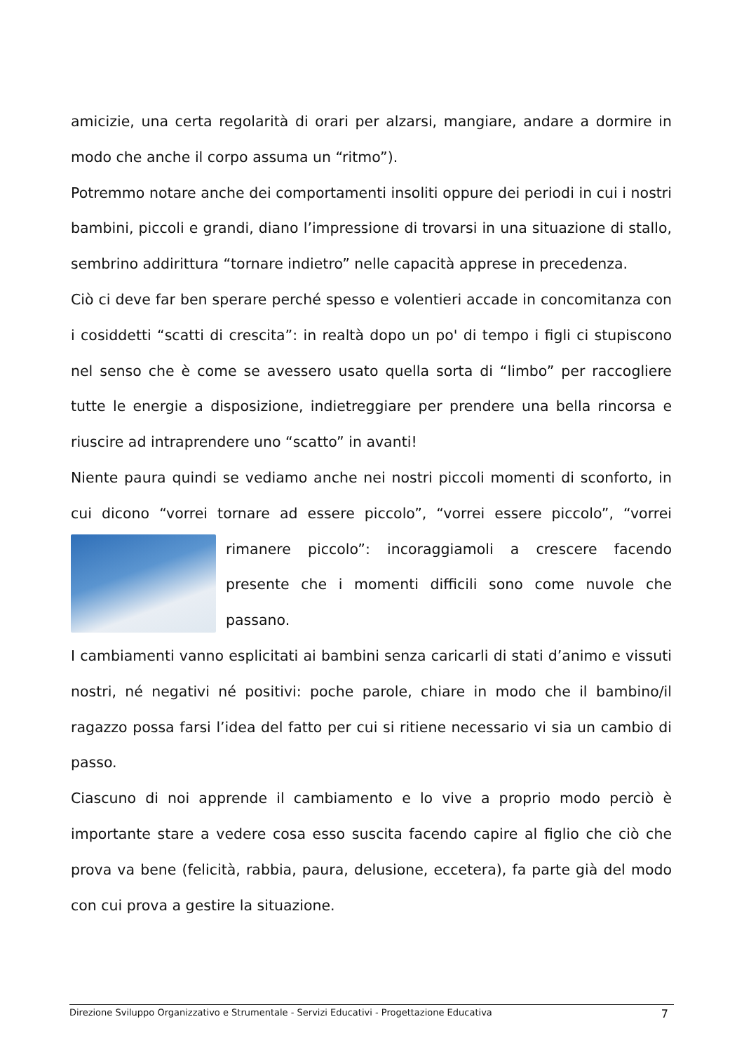amicizie, una certa regolarità di orari per alzarsi, mangiare, andare a dormire in modo che anche il corpo assuma un “ritmo”).
Potremmo notare anche dei comportamenti insoliti oppure dei periodi in cui i nostri bambini, piccoli e grandi, diano l’impressione di trovarsi in una situazione di stallo, sembrino addirittura “tornare indietro” nelle capacità apprese in precedenza.
Ciò ci deve far ben sperare perché spesso e volentieri accade in concomitanza con i cosiddetti “scatti di crescita”: in realtà dopo un po' di tempo i figli ci stupiscono nel senso che è come se avessero usato quella sorta di “limbo” per raccogliere tutte le energie a disposizione, indietreggiare per prendere una bella rincorsa e riuscire ad intraprendere uno “scatto” in avanti!
Niente paura quindi se vediamo anche nei nostri piccoli momenti di sconforto, in cui dicono “vorrei tornare ad essere piccolo”, “vorrei essere piccolo”, “vorrei rimanere piccolo”: incoraggiamoli a crescere facendo presente che i momenti difficili sono come nuvole che passano.
I cambiamenti vanno esplicitati ai bambini senza caricarli di stati d’animo e vissuti nostri, né negativi né positivi: poche parole, chiare in modo che il bambino/il ragazzo possa farsi l’idea del fatto per cui si ritiene necessario vi sia un cambio di passo.
Ciascuno di noi apprende il cambiamento e lo vive a proprio modo perciò è importante stare a vedere cosa esso suscita facendo capire al figlio che ciò che prova va bene (felicità, rabbia, paura, delusione, eccetera), fa parte già del modo con cui prova a gestire la situazione.
Direzione Sviluppo Organizzativo e Strumentale - Servizi Educativi - Progettazione Educativa 7